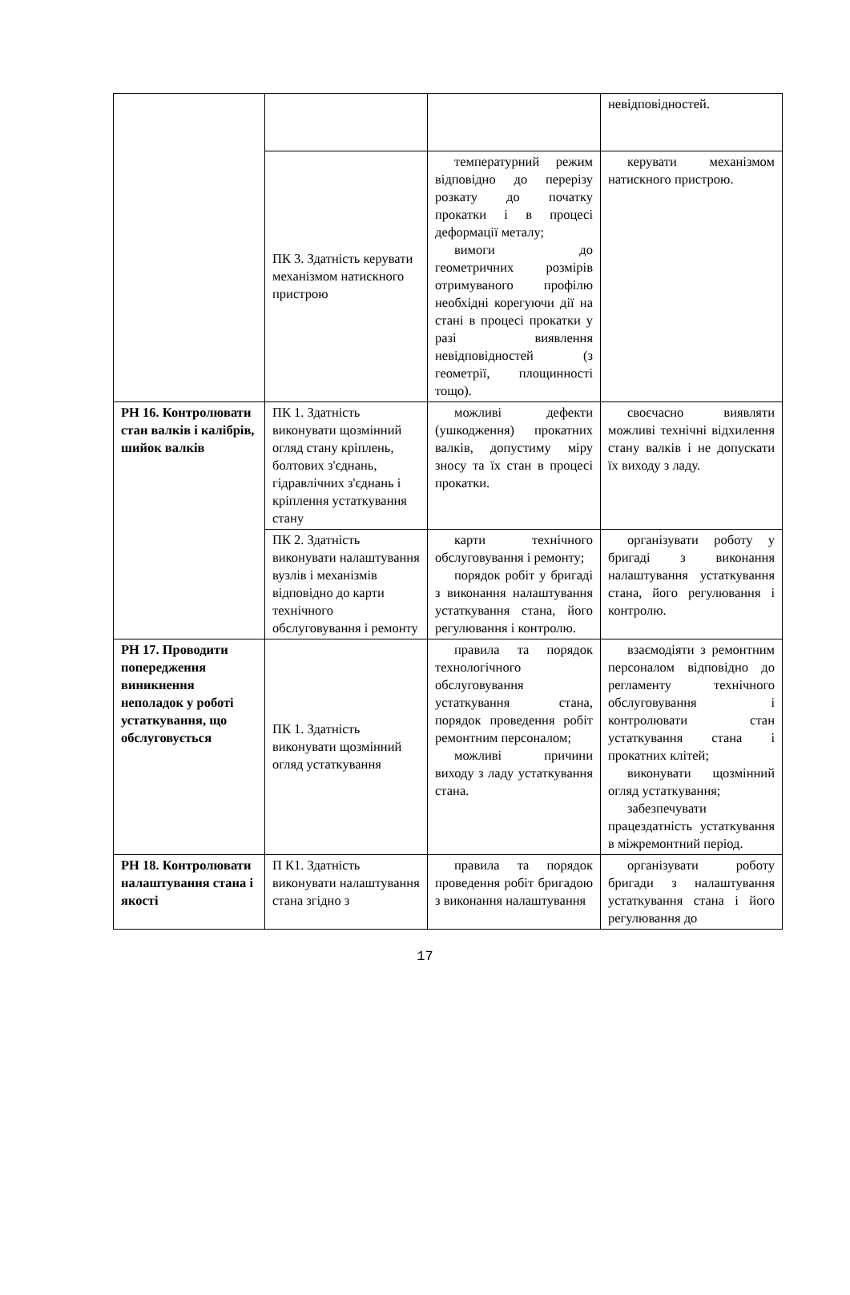| | | | невідповідностей. |
| | ПК 3. Здатність керувати механізмом натискного пристрою | температурний режим відповідно до перерізу розкату до початку прокатки і в процесі деформації металу; вимоги до геометричних розмірів отримуваного профілю необхідні корегуючи дії на стані в процесі прокатки у разі виявлення невідповідностей (з геометрії, площинності тощо). | керувати механізмом натискного пристрою. |
| РН 16. Контролювати стан валків і калібрів, шийок валків | ПК 1. Здатність виконувати щозмінний огляд стану кріплень, болтових з'єднань, гідравлічних з'єднань і кріплення устаткування стану | можливі дефекти (ушкодження) прокатних валків, допустиму міру зносу та їх стан в процесі прокатки. | своєчасно виявляти можливі технічні відхилення стану валків і не допускати їх виходу з ладу. |
| | ПК 2. Здатність виконувати налаштування вузлів і механізмів відповідно до карти технічного обслуговування і ремонту | карти технічного обслуговування і ремонту; порядок робіт у бригаді з виконання налаштування устаткування стана, його регулювання і контролю. | організувати роботу у бригаді з виконання налаштування устаткування стана, його регулювання і контролю. |
| РН 17. Проводити попередження виникнення неполадок у роботі устаткування, що обслуговується | ПК 1. Здатність виконувати щозмінний огляд устаткування | правила та порядок технологічного обслуговування устаткування стана, порядок проведення робіт ремонтним персоналом; можливі причини виходу з ладу устаткування стана. | взаємодіяти з ремонтним персоналом відповідно до регламенту технічного обслуговування і контролювати стан устаткування стана і прокатних клітей; виконувати щозмінний огляд устаткування; забезпечувати працездатність устаткування в міжремонтний період. |
| РН 18. Контролювати налаштування стана і якості | П К1. Здатність виконувати налаштування стана згідно з | правила та порядок проведення робіт бригадою з виконання налаштування | організувати роботу бригади з налаштування устаткування стана і його регулювання до |
17